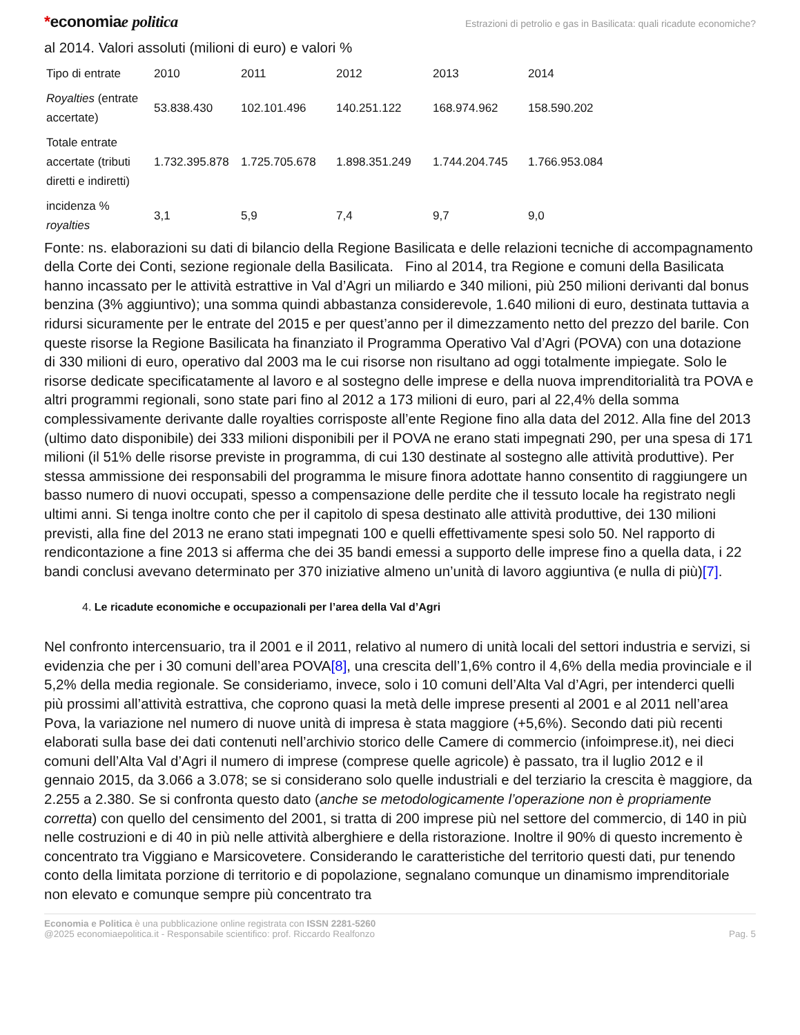*economiae politica
Estrazioni di petrolio e gas in Basilicata: quali ricadute economiche?
al 2014. Valori assoluti (milioni di euro) e valori %
| Tipo di entrate | 2010 | 2011 | 2012 | 2013 | 2014 |
| Royalties (entrate accertate) | 53.838.430 | 102.101.496 | 140.251.122 | 168.974.962 | 158.590.202 |
| Totale entrate accertate (tributi diretti e indiretti) | 1.732.395.878 | 1.725.705.678 | 1.898.351.249 | 1.744.204.745 | 1.766.953.084 |
| incidenza % royalties | 3,1 | 5,9 | 7,4 | 9,7 | 9,0 |
Fonte: ns. elaborazioni su dati di bilancio della Regione Basilicata e delle relazioni tecniche di accompagnamento della Corte dei Conti, sezione regionale della Basilicata. Fino al 2014, tra Regione e comuni della Basilicata hanno incassato per le attività estrattive in Val d’Agri un miliardo e 340 milioni, più 250 milioni derivanti dal bonus benzina (3% aggiuntivo); una somma quindi abbastanza considerevole, 1.640 milioni di euro, destinata tuttavia a ridursi sicuramente per le entrate del 2015 e per quest’anno per il dimezzamento netto del prezzo del barile. Con queste risorse la Regione Basilicata ha finanziato il Programma Operativo Val d’Agri (POVA) con una dotazione di 330 milioni di euro, operativo dal 2003 ma le cui risorse non risultano ad oggi totalmente impiegate. Solo le risorse dedicate specificatamente al lavoro e al sostegno delle imprese e della nuova imprenditorialità tra POVA e altri programmi regionali, sono state pari fino al 2012 a 173 milioni di euro, pari al 22,4% della somma complessivamente derivante dalle royalties corrisposte all’ente Regione fino alla data del 2012. Alla fine del 2013 (ultimo dato disponibile) dei 333 milioni disponibili per il POVA ne erano stati impegnati 290, per una spesa di 171 milioni (il 51% delle risorse previste in programma, di cui 130 destinate al sostegno alle attività produttive). Per stessa ammissione dei responsabili del programma le misure finora adottate hanno consentito di raggiungere un basso numero di nuovi occupati, spesso a compensazione delle perdite che il tessuto locale ha registrato negli ultimi anni. Si tenga inoltre conto che per il capitolo di spesa destinato alle attività produttive, dei 130 milioni previsti, alla fine del 2013 ne erano stati impegnati 100 e quelli effettivamente spesi solo 50. Nel rapporto di rendicontazione a fine 2013 si afferma che dei 35 bandi emessi a supporto delle imprese fino a quella data, i 22 bandi conclusi avevano determinato per 370 iniziative almeno un’unità di lavoro aggiuntiva (e nulla di più)[7].
4. Le ricadute economiche e occupazionali per l’area della Val d’Agri
Nel confronto intercensuario, tra il 2001 e il 2011, relativo al numero di unità locali del settori industria e servizi, si evidenzia che per i 30 comuni dell’area POVA[8], una crescita dell’1,6% contro il 4,6% della media provinciale e il 5,2% della media regionale. Se consideriamo, invece, solo i 10 comuni dell’Alta Val d’Agri, per intenderci quelli più prossimi all’attività estrattiva, che coprono quasi la metà delle imprese presenti al 2001 e al 2011 nell’area Pova, la variazione nel numero di nuove unità di impresa è stata maggiore (+5,6%). Secondo dati più recenti elaborati sulla base dei dati contenuti nell’archivio storico delle Camere di commercio (infoimprese.it), nei dieci comuni dell’Alta Val d’Agri il numero di imprese (comprese quelle agricole) è passato, tra il luglio 2012 e il gennaio 2015, da 3.066 a 3.078; se si considerano solo quelle industriali e del terziario la crescita è maggiore, da 2.255 a 2.380. Se si confronta questo dato (anche se metodologicamente l’operazione non è propriamente corretta) con quello del censimento del 2001, si tratta di 200 imprese più nel settore del commercio, di 140 in più nelle costruzioni e di 40 in più nelle attività alberghiere e della ristorazione. Inoltre il 90% di questo incremento è concentrato tra Viggiano e Marsicovetere. Considerando le caratteristiche del territorio questi dati, pur tenendo conto della limitata porzione di territorio e di popolazione, segnalano comunque un dinamismo imprenditoriale non elevato e comunque sempre più concentrato tra
Economia e Politica è una pubblicazione online registrata con ISSN 2281-5260
@2025 economiaepolitica.it - Responsabile scientifico: prof. Riccardo Realfonzo
Pag. 5